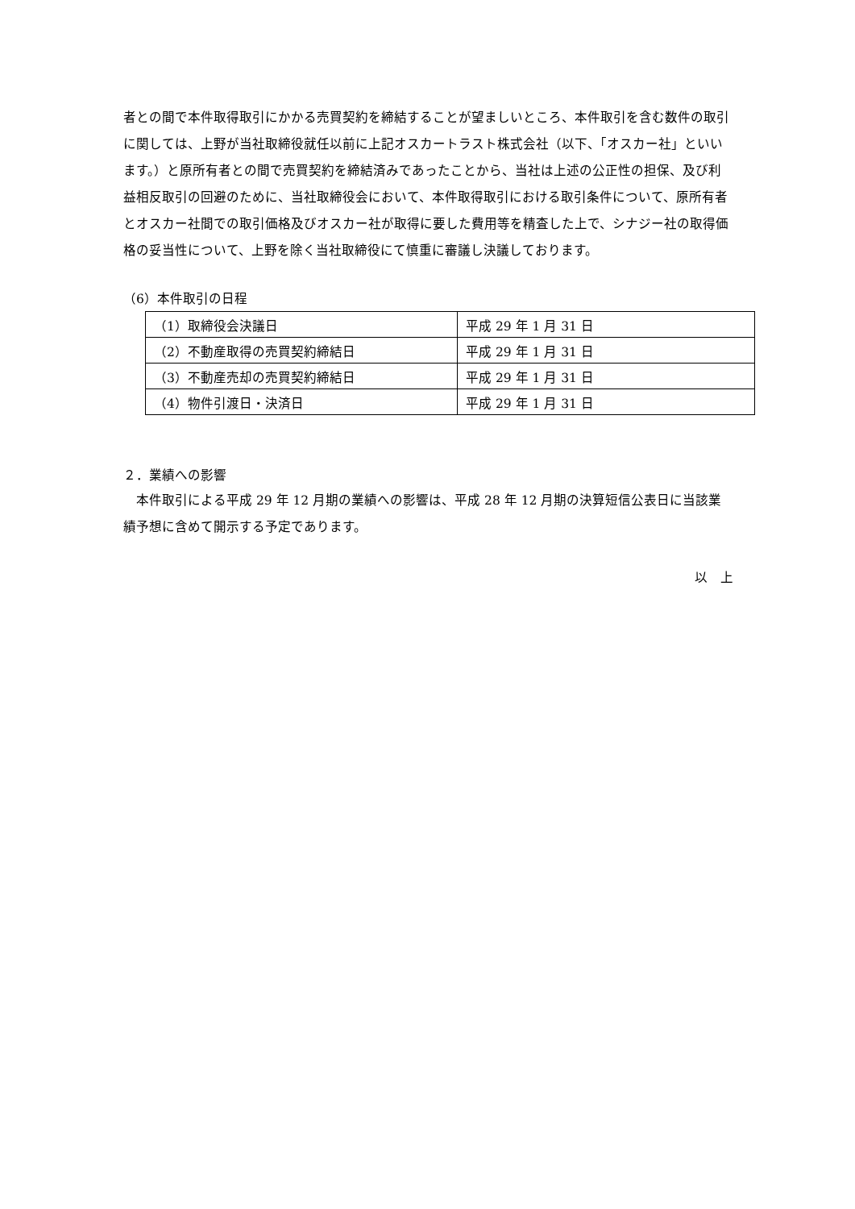者との間で本件取得取引にかかる売買契約を締結することが望ましいところ、本件取引を含む数件の取引に関しては、上野が当社取締役就任以前に上記オスカートラスト株式会社（以下、「オスカー社」といいます。）と原所有者との間で売買契約を締結済みであったことから、当社は上述の公正性の担保、及び利益相反取引の回避のために、当社取締役会において、本件取得取引における取引条件について、原所有者とオスカー社間での取引価格及びオスカー社が取得に要した費用等を精査した上で、シナジー社の取得価格の妥当性について、上野を除く当社取締役にて慎重に審議し決議しております。
（6）本件取引の日程
| （1）取締役会決議日 | 平成 29 年 1 月 31 日 |
| （2）不動産取得の売買契約締結日 | 平成 29 年 1 月 31 日 |
| （3）不動産売却の売買契約締結日 | 平成 29 年 1 月 31 日 |
| （4）物件引渡日・決済日 | 平成 29 年 1 月 31 日 |
２．業績への影響
　本件取引による平成 29 年 12 月期の業績への影響は、平成 28 年 12 月期の決算短信公表日に当該業績予想に含めて開示する予定であります。
以　上